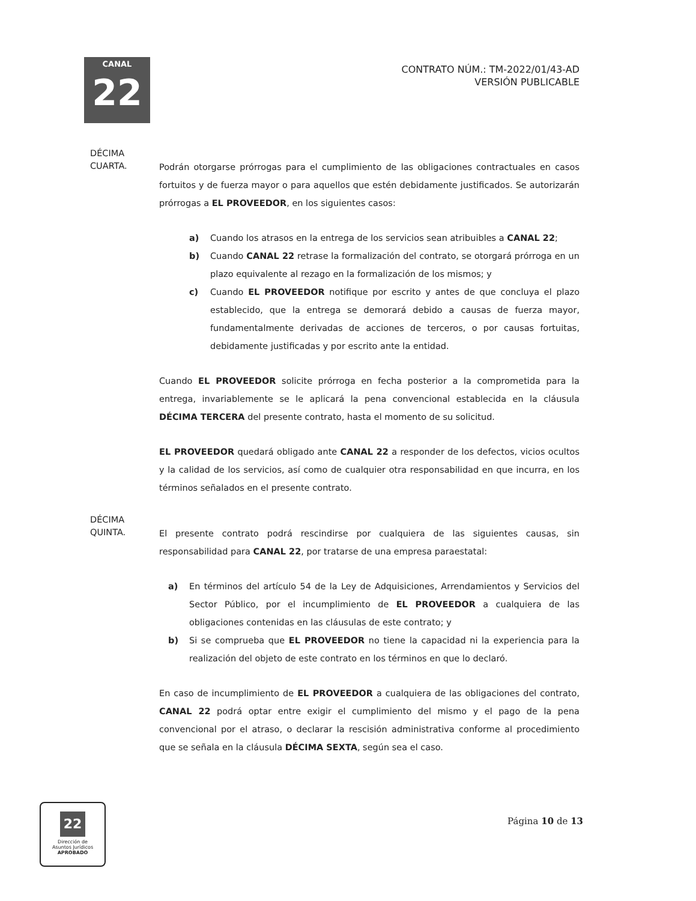CANAL
22
CONTRATO NÚM.: TM-2022/01/43-AD
VERSIÓN PUBLICABLE
DÉCIMA
CUARTA.
Podrán otorgarse prórrogas para el cumplimiento de las obligaciones contractuales en casos fortuitos y de fuerza mayor o para aquellos que estén debidamente justificados. Se autorizarán prórrogas a EL PROVEEDOR, en los siguientes casos:
a) Cuando los atrasos en la entrega de los servicios sean atribuibles a CANAL 22;
b) Cuando CANAL 22 retrase la formalización del contrato, se otorgará prórroga en un plazo equivalente al rezago en la formalización de los mismos; y
c) Cuando EL PROVEEDOR notifique por escrito y antes de que concluya el plazo establecido, que la entrega se demorará debido a causas de fuerza mayor, fundamentalmente derivadas de acciones de terceros, o por causas fortuitas, debidamente justificadas y por escrito ante la entidad.
Cuando EL PROVEEDOR solicite prórroga en fecha posterior a la comprometida para la entrega, invariablemente se le aplicará la pena convencional establecida en la cláusula DÉCIMA TERCERA del presente contrato, hasta el momento de su solicitud.
EL PROVEEDOR quedará obligado ante CANAL 22 a responder de los defectos, vicios ocultos y la calidad de los servicios, así como de cualquier otra responsabilidad en que incurra, en los términos señalados en el presente contrato.
DÉCIMA
QUINTA.
El presente contrato podrá rescindirse por cualquiera de las siguientes causas, sin responsabilidad para CANAL 22, por tratarse de una empresa paraestatal:
a) En términos del artículo 54 de la Ley de Adquisiciones, Arrendamientos y Servicios del Sector Público, por el incumplimiento de EL PROVEEDOR a cualquiera de las obligaciones contenidas en las cláusulas de este contrato; y
b) Si se comprueba que EL PROVEEDOR no tiene la capacidad ni la experiencia para la realización del objeto de este contrato en los términos en que lo declaró.
En caso de incumplimiento de EL PROVEEDOR a cualquiera de las obligaciones del contrato, CANAL 22 podrá optar entre exigir el cumplimiento del mismo y el pago de la pena convencional por el atraso, o declarar la rescisión administrativa conforme al procedimiento que se señala en la cláusula DÉCIMA SEXTA, según sea el caso.
22
Dirección de
Asuntos Jurídicos
APROBADO
Página 10 de 13